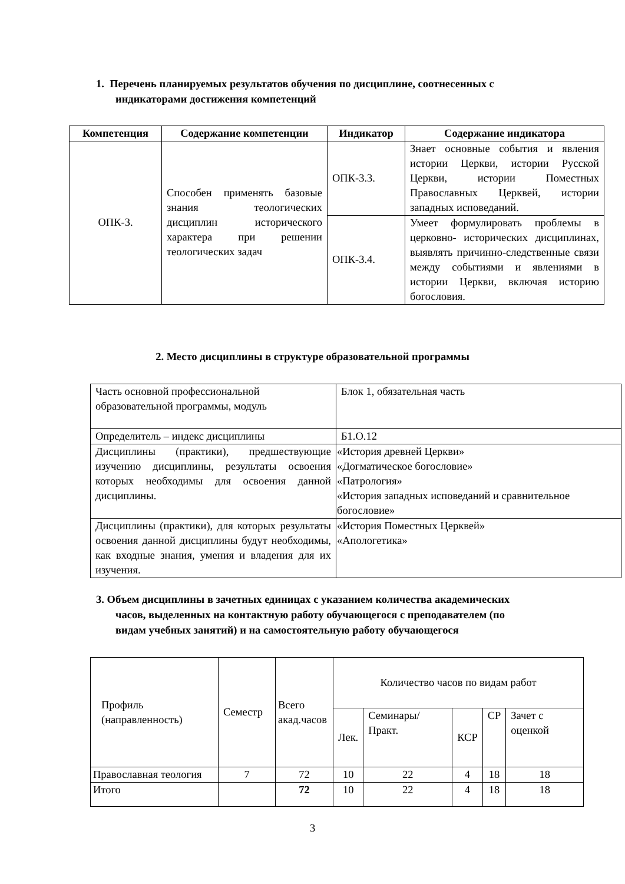1. Перечень планируемых результатов обучения по дисциплине, соотнесенных с
индикаторами достижения компетенций
| Компетенция | Содержание компетенции | Индикатор | Содержание индикатора |
| --- | --- | --- | --- |
| ОПК-3. | Способен применять базовые знания теологических дисциплин исторического характера при решении теологических задач | ОПК-3.3. | Знает основные события и явления истории Церкви, истории Русской Церкви, истории Поместных Православных Церквей, истории западных исповеданий. |
| | | ОПК-3.4. | Умеет формулировать проблемы в церковно- исторических дисциплинах, выявлять причинно-следственные связи между событиями и явлениями в истории Церкви, включая историю богословия. |
2. Место дисциплины в структуре образовательной программы
| Часть основной профессиональной образовательной программы, модуль | Блок 1, обязательная часть |
| Определитель – индекс дисциплины | Б1.О.12 |
| Дисциплины (практики), предшествующие изучению дисциплины, результаты освоения которых необходимы для освоения данной дисциплины. | «История древней Церкви» «Догматическое богословие» «Патрология» «История западных исповеданий и сравнительное богословие» |
| Дисциплины (практики), для которых результаты освоения данной дисциплины будут необходимы, как входные знания, умения и владения для их изучения. | «История Поместных Церквей» «Апологетика» |
3. Объем дисциплины в зачетных единицах с указанием количества академических
часов, выделенных на контактную работу обучающегося с преподавателем (по
видам учебных занятий) и на самостоятельную работу обучающегося
| Профиль (направленность) | Семестр | Всего акад.часов | Количество часов по видам работ | | | | |
| | | | Лек. | Семинары/ Практ. | КСР | СР | Зачет с оценкой |
| Православная теология | 7 | 72 | 10 | 22 | 4 | 18 | 18 |
| Итого | | 72 | 10 | 22 | 4 | 18 | 18 |
3